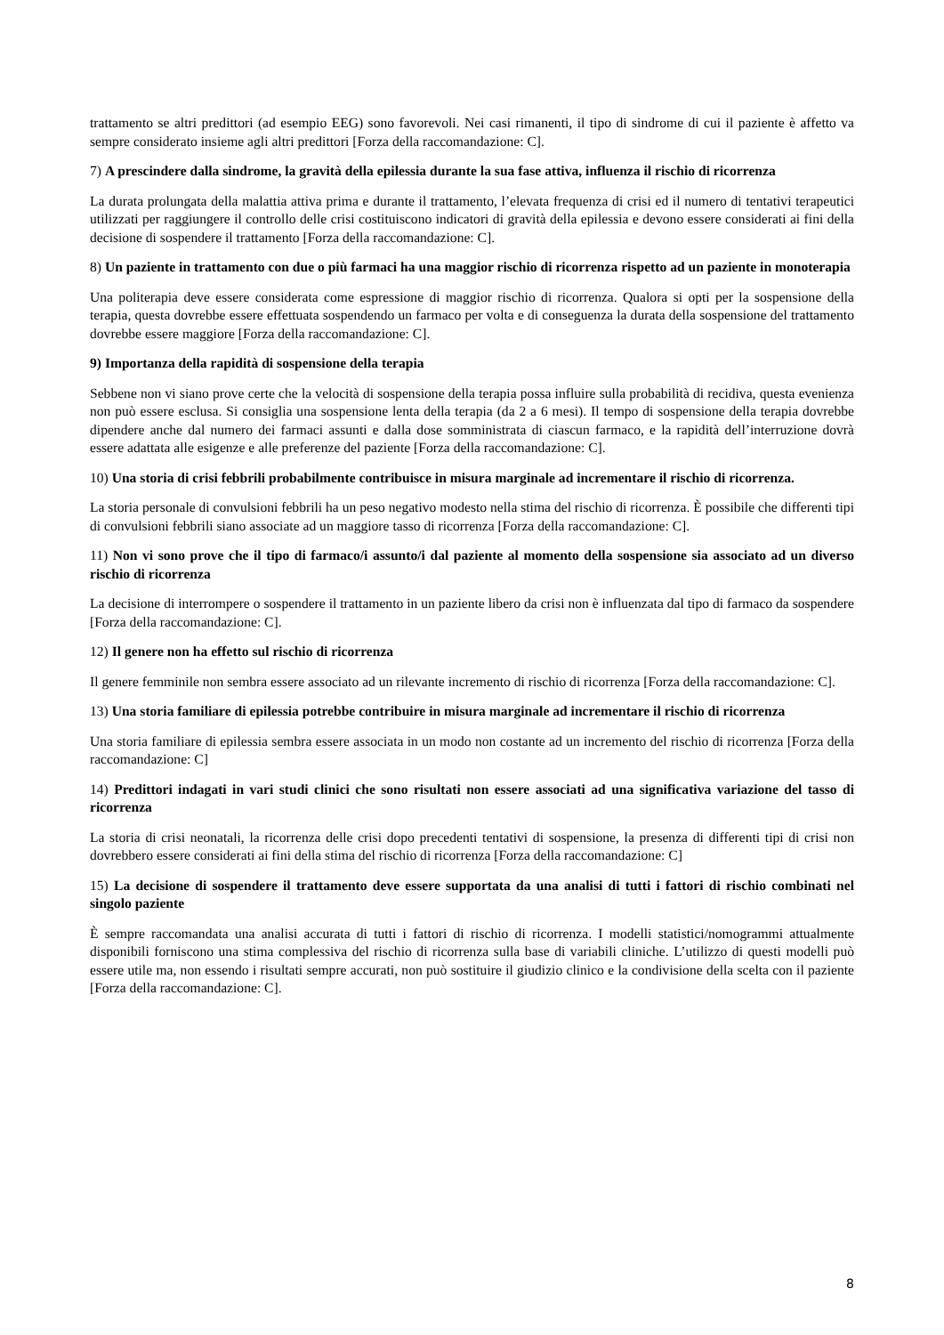trattamento se altri predittori (ad esempio EEG) sono favorevoli. Nei casi rimanenti, il tipo di sindrome di cui il paziente è affetto va sempre considerato insieme agli altri predittori [Forza della raccomandazione: C].
7) A prescindere dalla sindrome, la gravità della epilessia durante la sua fase attiva, influenza il rischio di ricorrenza
La durata prolungata della malattia attiva prima e durante il trattamento, l’elevata frequenza di crisi ed il numero di tentativi terapeutici utilizzati per raggiungere il controllo delle crisi costituiscono indicatori di gravità della epilessia e devono essere considerati ai fini della decisione di sospendere il trattamento [Forza della raccomandazione: C].
8) Un paziente in trattamento con due o più farmaci ha una maggior rischio di ricorrenza rispetto ad un paziente in monoterapia
Una politerapia deve essere considerata come espressione di maggior rischio di ricorrenza. Qualora si opti per la sospensione della terapia, questa dovrebbe essere effettuata sospendendo un farmaco per volta e di conseguenza la durata della sospensione del trattamento dovrebbe essere maggiore [Forza della raccomandazione: C].
9) Importanza della rapidità di sospensione della terapia
Sebbene non vi siano prove certe che la velocità di sospensione della terapia possa influire sulla probabilità di recidiva, questa evenienza non può essere esclusa. Si consiglia una sospensione lenta della terapia (da 2 a 6 mesi). Il tempo di sospensione della terapia dovrebbe dipendere anche dal numero dei farmaci assunti e dalla dose somministrata di ciascun farmaco, e la rapidità dell’interruzione dovrà essere adattata alle esigenze e alle preferenze del paziente [Forza della raccomandazione: C].
10) Una storia di crisi febbrili probabilmente contribuisce in misura marginale ad incrementare il rischio di ricorrenza.
La storia personale di convulsioni febbrili ha un peso negativo modesto nella stima del rischio di ricorrenza. È possibile che differenti tipi di convulsioni febbrili siano associate ad un maggiore tasso di ricorrenza [Forza della raccomandazione: C].
11) Non vi sono prove che il tipo di farmaco/i assunto/i dal paziente al momento della sospensione sia associato ad un diverso rischio di ricorrenza
La decisione di interrompere o sospendere il trattamento in un paziente libero da crisi non è influenzata dal tipo di farmaco da sospendere [Forza della raccomandazione: C].
12) Il genere non ha effetto sul rischio di ricorrenza
Il genere femminile non sembra essere associato ad un rilevante incremento di rischio di ricorrenza [Forza della raccomandazione: C].
13) Una storia familiare di epilessia potrebbe contribuire in misura marginale ad incrementare il rischio di ricorrenza
Una storia familiare di epilessia sembra essere associata in un modo non costante ad un incremento del rischio di ricorrenza [Forza della raccomandazione: C]
14) Predittori indagati in vari studi clinici che sono risultati non essere associati ad una significativa variazione del tasso di ricorrenza
La storia di crisi neonatali, la ricorrenza delle crisi dopo precedenti tentativi di sospensione, la presenza di differenti tipi di crisi non dovrebbero essere considerati ai fini della stima del rischio di ricorrenza [Forza della raccomandazione: C]
15) La decisione di sospendere il trattamento deve essere supportata da una analisi di tutti i fattori di rischio combinati nel singolo paziente
È sempre raccomandata una analisi accurata di tutti i fattori di rischio di ricorrenza. I modelli statistici/nomogrammi attualmente disponibili forniscono una stima complessiva del rischio di ricorrenza sulla base di variabili cliniche. L’utilizzo di questi modelli può essere utile ma, non essendo i risultati sempre accurati, non può sostituire il giudizio clinico e la condivisione della scelta con il paziente [Forza della raccomandazione: C].
8